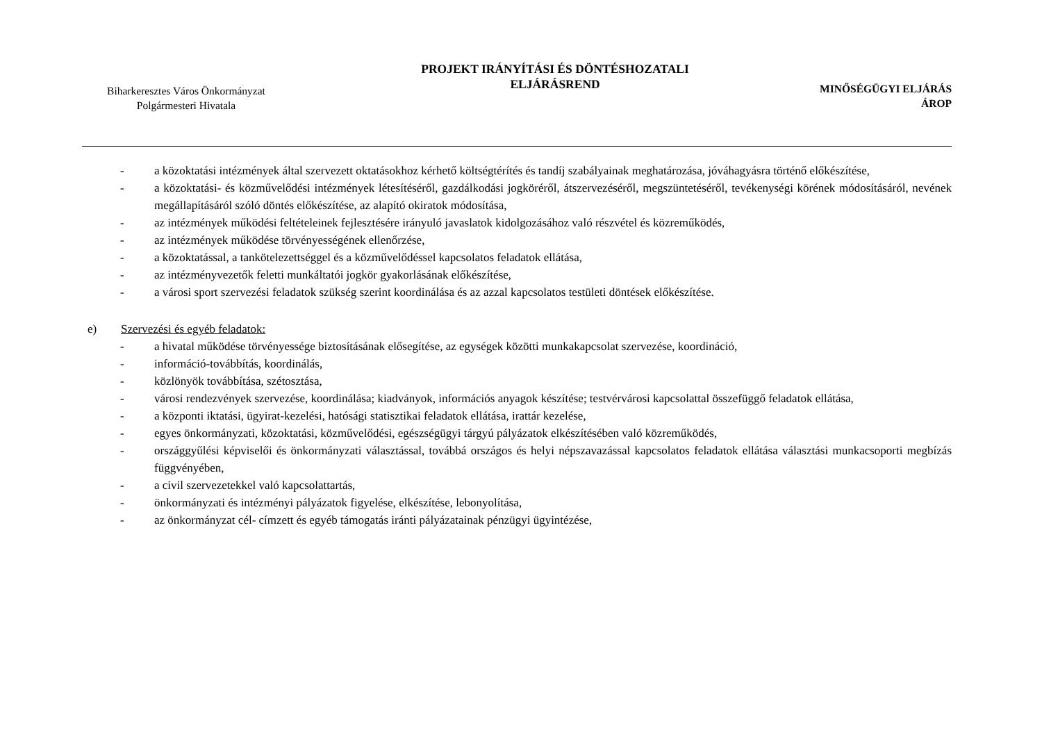Biharkeresztes Város Önkormányzat
Polgármesteri Hivatala
PROJEKT IRÁNYÍTÁSI ÉS DÖNTÉSHOZATALI
ELJÁRÁSREND
MINŐSÉGÜGYI ELJÁRÁS
ÁROP
- a közoktatási intézmények által szervezett oktatásokhoz kérhető költségtérítés és tandíj szabályainak meghatározása, jóváhagyásra történő előkészítése,
- a közoktatási- és közművelődési intézmények létesítéséről, gazdálkodási jogköréről, átszervezéséről, megszüntetéséről, tevékenységi körének módosításáról, nevének megállapításáról szóló döntés előkészítése, az alapító okiratok módosítása,
- az intézmények működési feltételeinek fejlesztésére irányuló javaslatok kidolgozásához való részvétel és közreműködés,
- az intézmények működése törvényességének ellenőrzése,
- a közoktatással, a tankötelezettséggel és a közművelődéssel kapcsolatos feladatok ellátása,
- az intézményvezetők feletti munkáltatói jogkör gyakorlásának előkészítése,
- a városi sport szervezési feladatok szükség szerint koordinálása és az azzal kapcsolatos testületi döntések előkészítése.
e) Szervezési és egyéb feladatok:
- a hivatal működése törvényessége biztosításának elősegítése, az egységek közötti munkakapcsolat szervezése, koordináció,
- információ-továbbítás, koordinálás,
- közlönyök továbbítása, szétosztása,
- városi rendezvények szervezése, koordinálása; kiadványok, információs anyagok készítése; testvérvárosi kapcsolattal összefüggő feladatok ellátása,
- a központi iktatási, ügyirat-kezelési, hatósági statisztikai feladatok ellátása, irattár kezelése,
- egyes önkormányzati, közoktatási, közművelődési, egészségügyi tárgyú pályázatok elkészítésében való közreműködés,
- országgyűlési képviselői és önkormányzati választással, továbbá országos és helyi népszavazással kapcsolatos feladatok ellátása választási munkacsoporti megbízás függvényében,
- a civil szervezetekkel való kapcsolattartás,
- önkormányzati és intézményi pályázatok figyelése, elkészítése, lebonyolítása,
- az önkormányzat cél- címzett és egyéb támogatás iránti pályázatainak pénzügyi ügyintézése,